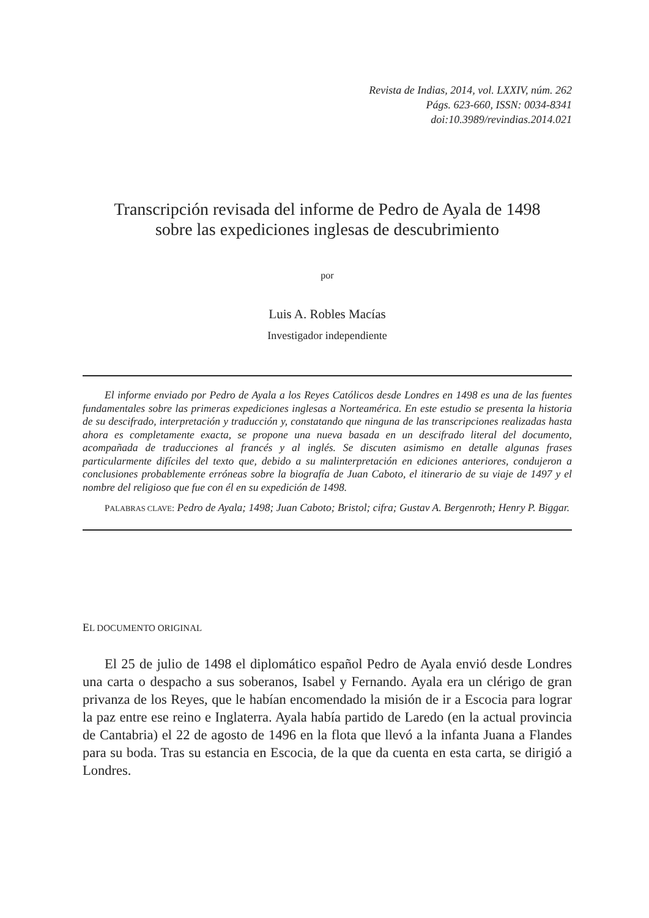Revista de Indias, 2014, vol. LXXIV, núm. 262
Págs. 623-660, ISSN: 0034-8341
doi:10.3989/revindias.2014.021
Transcripción revisada del informe de Pedro de Ayala de 1498
sobre las expediciones inglesas de descubrimiento
por
Luis A. Robles Macías
Investigador independiente
El informe enviado por Pedro de Ayala a los Reyes Católicos desde Londres en 1498 es una de las fuentes fundamentales sobre las primeras expediciones inglesas a Norteamérica. En este estudio se presenta la historia de su descifrado, interpretación y traducción y, constatando que ninguna de las transcripciones realizadas hasta ahora es completamente exacta, se propone una nueva basada en un descifrado literal del documento, acompañada de traducciones al francés y al inglés. Se discuten asimismo en detalle algunas frases particularmente difíciles del texto que, debido a su malinterpretación en ediciones anteriores, condujeron a conclusiones probablemente erróneas sobre la biografía de Juan Caboto, el itinerario de su viaje de 1497 y el nombre del religioso que fue con él en su expedición de 1498.
PALABRAS CLAVE: Pedro de Ayala; 1498; Juan Caboto; Bristol; cifra; Gustav A. Bergenroth; Henry P. Biggar.
EL DOCUMENTO ORIGINAL
El 25 de julio de 1498 el diplomático español Pedro de Ayala envió desde Londres una carta o despacho a sus soberanos, Isabel y Fernando. Ayala era un clérigo de gran privanza de los Reyes, que le habían encomendado la misión de ir a Escocia para lograr la paz entre ese reino e Inglaterra. Ayala había partido de Laredo (en la actual provincia de Cantabria) el 22 de agosto de 1496 en la flota que llevó a la infanta Juana a Flandes para su boda. Tras su estancia en Escocia, de la que da cuenta en esta carta, se dirigió a Londres.